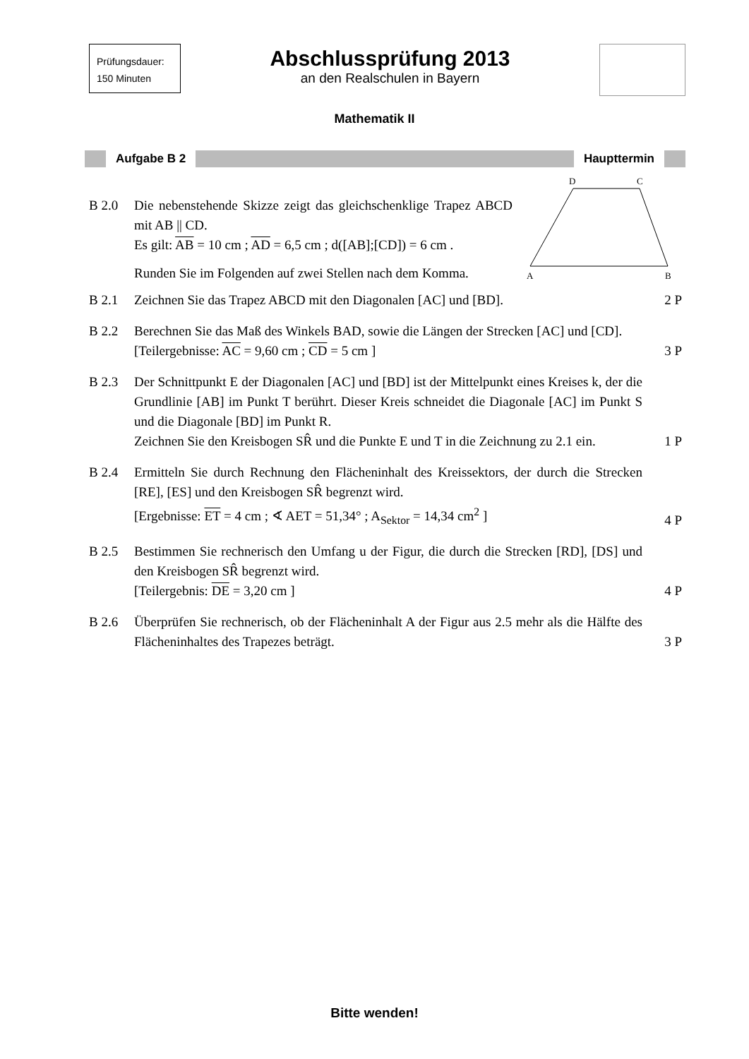Prüfungsdauer:
150 Minuten
Abschlussprüfung 2013
an den Realschulen in Bayern
Mathematik II
Aufgabe B 2 Haupttermin
B 2.0 Die nebenstehende Skizze zeigt das gleichschenklige Trapez ABCD mit AB || CD.
Es gilt: AB = 10 cm ; AD = 6,5 cm ; d([AB];[CD]) = 6 cm .
Runden Sie im Folgenden auf zwei Stellen nach dem Komma.
D
C
A
B
B 2.1 Zeichnen Sie das Trapez ABCD mit den Diagonalen [AC] und [BD].
2 P
B 2.2 Berechnen Sie das Maß des Winkels BAD, sowie die Längen der Strecken [AC] und [CD].
[Teilergebnisse: AC = 9,60 cm ; CD = 5 cm ]
3 P
B 2.3 Der Schnittpunkt E der Diagonalen [AC] und [BD] ist der Mittelpunkt eines Kreises k, der die Grundlinie [AB] im Punkt T berührt. Dieser Kreis schneidet die Diagonale [AC] im Punkt S und die Diagonale [BD] im Punkt R.
Zeichnen Sie den Kreisbogen SR̂ und die Punkte E und T in die Zeichnung zu 2.1 ein.
1 P
B 2.4 Ermitteln Sie durch Rechnung den Flächeninhalt des Kreissektors, der durch die Strecken [RE], [ES] und den Kreisbogen SR̂ begrenzt wird.
[Ergebnisse: ET = 4 cm ; ∢ AET = 51,34° ; A<sub>Sektor</sub> = 14,34 cm<sup>2</sup> ]
4 P
B 2.5 Bestimmen Sie rechnerisch den Umfang u der Figur, die durch die Strecken [RD], [DS] und den Kreisbogen SR̂ begrenzt wird.
[Teilergebnis: DE = 3,20 cm ]
4 P
B 2.6 Überprüfen Sie rechnerisch, ob der Flächeninhalt A der Figur aus 2.5 mehr als die Hälfte des Flächeninhaltes des Trapezes beträgt.
3 P
Bitte wenden!